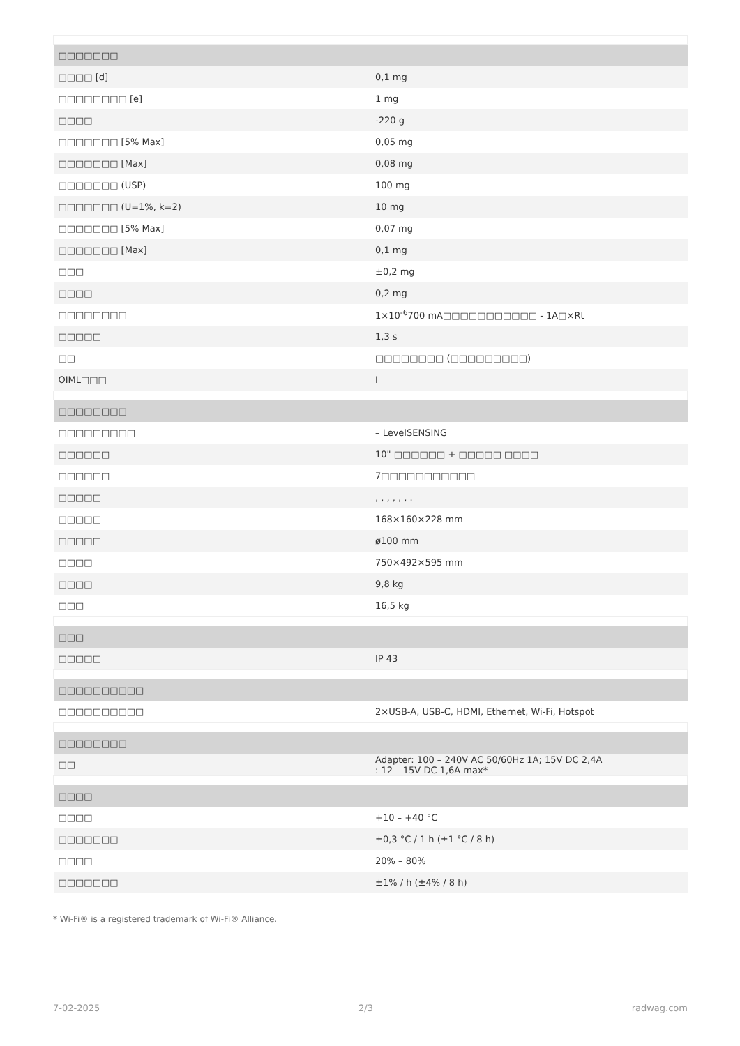| □□□□□□□ | |
| --- | --- |
| □□□□ [d] | 0,1 mg |
| □□□□□□□□ [e] | 1 mg |
| □□□□ | -220 g |
| □□□□□□□ [5% Max] | 0,05 mg |
| □□□□□□□ [Max] | 0,08 mg |
| □□□□□□□ (USP) | 100 mg |
| □□□□□□□ (U=1%, k=2) | 10 mg |
| □□□□□□□ [5% Max] | 0,07 mg |
| □□□□□□□ [Max] | 0,1 mg |
| □□□ | ±0,2 mg |
| □□□□ | 0,2 mg |
| □□□□□□□□ | 1×10<sup>-6</sup>700 mA□□□□□□□□□□□ - 1A□×Rt |
| □□□□□ | 1,3 s |
| □□ | □□□□□□□□ (□□□□□□□□□) |
| OIML□□□ | I |
| □□□□□□□□ | |
| □□□□□□□□□ | – LevelSENSING |
| □□□□□□ | 10" □□□□□□ + □□□□□ □□□□ |
| □□□□□□ | 7□□□□□□□□□□□ |
| □□□□□ | , , , , , , . |
| □□□□□ | 168×160×228 mm |
| □□□□□ | ø100 mm |
| □□□□ | 750×492×595 mm |
| □□□□ | 9,8 kg |
| □□□ | 16,5 kg |
| □□□ | |
| □□□□□ | IP 43 |
| □□□□□□□□□□ | |
| □□□□□□□□□□ | 2×USB-A, USB-C, HDMI, Ethernet, Wi-Fi, Hotspot |
| □□□□□□□□ | |
| □□ | Adapter: 100 – 240V AC 50/60Hz 1A; 15V DC 2,4A : 12 – 15V DC 1,6A max* |
| □□□□ | |
| □□□□ | +10 – +40 °C |
| □□□□□□□ | ±0,3 °C / 1 h (±1 °C / 8 h) |
| □□□□ | 20% – 80% |
| □□□□□□□ | ±1% / h (±4% / 8 h) |
* Wi-Fi® is a registered trademark of Wi-Fi® Alliance.
7-02-2025 2/3 radwag.com